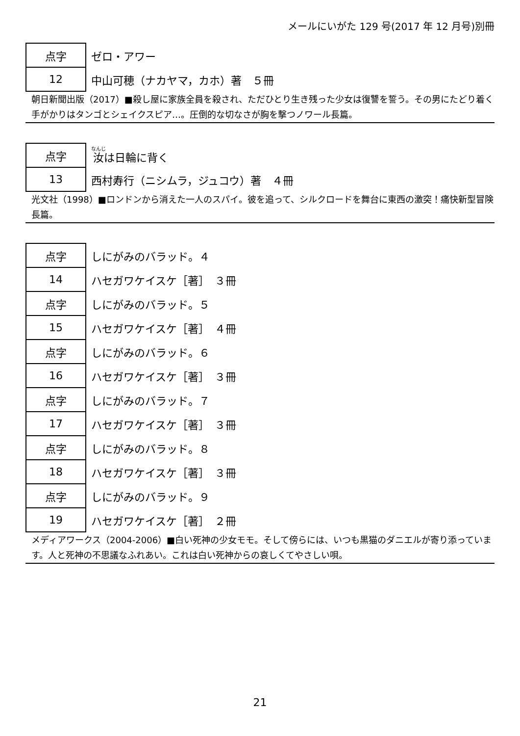メールにいがた 129 号(2017 年 12 月号)別冊
| 点字 | ゼロ・アワー |
| 12 | 中山可穂（ナカヤマ，カホ）著 ５冊 |
朝日新聞出版（2017）■殺し屋に家族全員を殺され、ただひとり生き残った少女は復讐を誓う。その男にたどり着く手がかりはタンゴとシェイクスピア…。圧倒的な切なさが胸を撃つノワール長篇。
| 点字 | 汝 は日輪に背く |
| 13 | 西村寿行（ニシムラ，ジュコウ）著 ４冊 |
光文社（1998）■ロンドンから消えた一人のスパイ。彼を追って、シルクロードを舞台に東西の激突！痛快新型冒険長篇。
| 点字 | しにがみのバラッド。４ |
| 14 | ハセガワケイスケ［著］ ３冊 |
| 点字 | しにがみのバラッド。５ |
| 15 | ハセガワケイスケ［著］ ４冊 |
| 点字 | しにがみのバラッド。６ |
| 16 | ハセガワケイスケ［著］ ３冊 |
| 点字 | しにがみのバラッド。７ |
| 17 | ハセガワケイスケ［著］ ３冊 |
| 点字 | しにがみのバラッド。８ |
| 18 | ハセガワケイスケ［著］ ３冊 |
| 点字 | しにがみのバラッド。９ |
| 19 | ハセガワケイスケ［著］ ２冊 |
メディアワークス（2004-2006）■白い死神の少女モモ。そして傍らには、いつも黒猫のダニエルが寄り添っています。人と死神の不思議なふれあい。これは白い死神からの哀しくてやさしい唄。
21